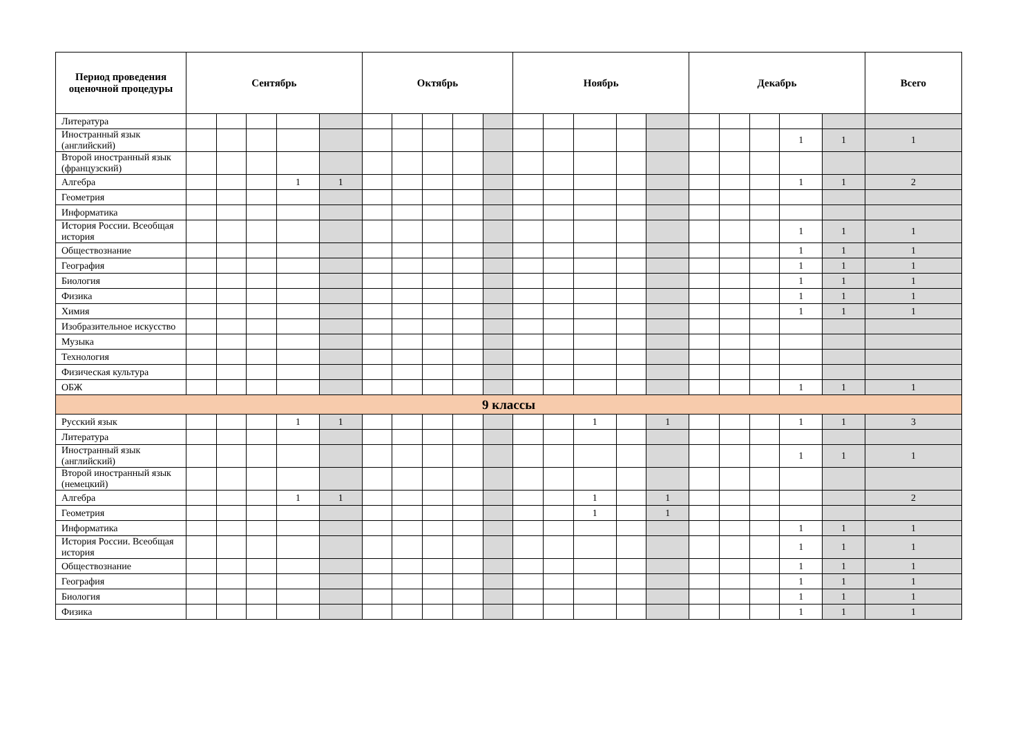| Период проведения оценочной процедуры | Сентябрь | | | | | Октябрь | | | | | Ноябрь | | | | | Декабрь | | | | | Всего |
| --- | --- | --- | --- | --- | --- | --- | --- | --- | --- | --- | --- | --- | --- | --- | --- | --- | --- | --- | --- | --- | --- |
| Литература | | | | | | | | | | | | | | | | | | | | | |
| Иностранный язык (английский) | | | | | | | | | | | | | | | | | | | 1 | 1 | 1 |
| Второй иностранный язык (французский) | | | | | | | | | | | | | | | | | | | | | |
| Алгебра | | | | 1 | 1 | | | | | | | | | | | | | | 1 | 1 | 2 |
| Геометрия | | | | | | | | | | | | | | | | | | | | | |
| Информатика | | | | | | | | | | | | | | | | | | | | | |
| История России. Всеобщая история | | | | | | | | | | | | | | | | | | | 1 | 1 | 1 |
| Обществознание | | | | | | | | | | | | | | | | | | | 1 | 1 | 1 |
| География | | | | | | | | | | | | | | | | | | | 1 | 1 | 1 |
| Биология | | | | | | | | | | | | | | | | | | | 1 | 1 | 1 |
| Физика | | | | | | | | | | | | | | | | | | | 1 | 1 | 1 |
| Химия | | | | | | | | | | | | | | | | | | | 1 | 1 | 1 |
| Изобразительное искусство | | | | | | | | | | | | | | | | | | | | | |
| Музыка | | | | | | | | | | | | | | | | | | | | | |
| Технология | | | | | | | | | | | | | | | | | | | | | |
| Физическая культура | | | | | | | | | | | | | | | | | | | | | |
| ОБЖ | | | | | | | | | | | | | | | | | | | 1 | 1 | 1 |
| 9 классы | | | | | | | | | | | | | | | | | | | | | |
| Русский язык | | | | 1 | 1 | | | | | | | | 1 | | 1 | | | | 1 | 1 | 3 |
| Литература | | | | | | | | | | | | | | | | | | | | | |
| Иностранный язык (английский) | | | | | | | | | | | | | | | | | | | 1 | 1 | 1 |
| Второй иностранный язык (немецкий) | | | | | | | | | | | | | | | | | | | | | |
| Алгебра | | | | 1 | 1 | | | | | | | | 1 | | 1 | | | | | | 2 |
| Геометрия | | | | | | | | | | | | | 1 | | 1 | | | | | | |
| Информатика | | | | | | | | | | | | | | | | | | | 1 | 1 | 1 |
| История России. Всеобщая история | | | | | | | | | | | | | | | | | | | 1 | 1 | 1 |
| Обществознание | | | | | | | | | | | | | | | | | | | 1 | 1 | 1 |
| География | | | | | | | | | | | | | | | | | | | 1 | 1 | 1 |
| Биология | | | | | | | | | | | | | | | | | | | 1 | 1 | 1 |
| Физика | | | | | | | | | | | | | | | | | | | 1 | 1 | 1 |